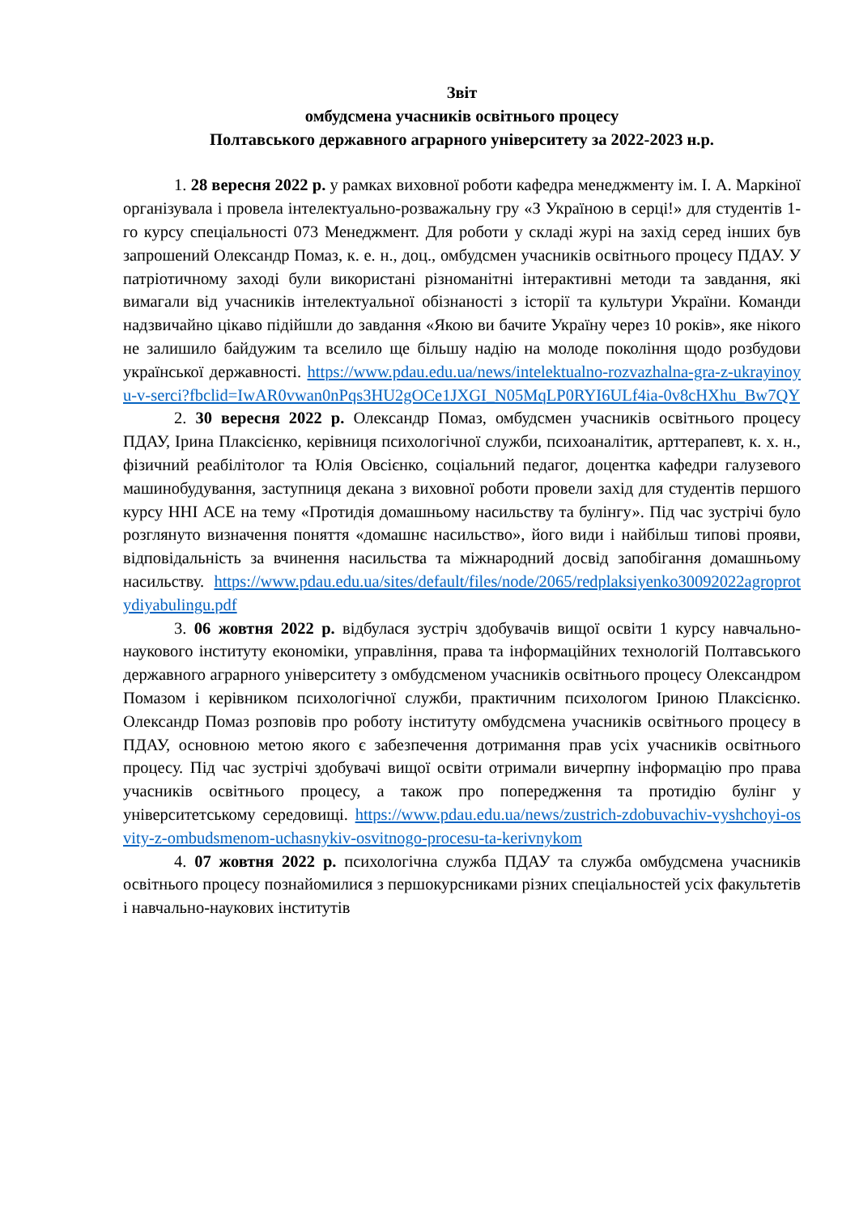Звіт
омбудсмена учасників освітнього процесу
Полтавського державного аграрного університету за 2022-2023 н.р.
1. 28 вересня 2022 р. у рамках виховної роботи кафедра менеджменту ім. І. А. Маркіної організувала і провела інтелектуально-розважальну гру «З Україною в серці!» для студентів 1-го курсу спеціальності 073 Менеджмент. Для роботи у складі журі на захід серед інших був запрошений Олександр Помаз, к. е. н., доц., омбудсмен учасників освітнього процесу ПДАУ. У патріотичному заході були використані різноманітні інтерактивні методи та завдання, які вимагали від учасників інтелектуальної обізнаності з історії та культури України. Команди надзвичайно цікаво підійшли до завдання «Якою ви бачите Україну через 10 років», яке нікого не залишило байдужим та вселило ще більшу надію на молоде покоління щодо розбудови української державності. https://www.pdau.edu.ua/news/intelektualno-rozvazhalna-gra-z-ukrayinoyu-v-serci?fbclid=IwAR0vwan0nPqs3HU2gOCe1JXGI_N05MqLP0RYI6ULf4ia-0v8cHXhu_Bw7QY
2. 30 вересня 2022 р. Олександр Помаз, омбудсмен учасників освітнього процесу ПДАУ, Ірина Плаксієнко, керівниця психологічної служби, психоаналітик, арттерапевт, к. х. н., фізичний реабілітолог та Юлія Овсієнко, соціальний педагог, доцентка кафедри галузевого машинобудування, заступниця декана з виховної роботи провели захід для студентів першого курсу ННІ АСЕ на тему «Протидія домашньому насильству та булінгу». Під час зустрічі було розглянуто визначення поняття «домашнє насильство», його види і найбільш типові прояви, відповідальність за вчинення насильства та міжнародний досвід запобігання домашньому насильству. https://www.pdau.edu.ua/sites/default/files/node/2065/redplaksiyenko30092022agroprotydiyabulingu.pdf
3. 06 жовтня 2022 р. відбулася зустріч здобувачів вищої освіти 1 курсу навчально-наукового інституту економіки, управління, права та інформаційних технологій Полтавського державного аграрного університету з омбудсменом учасників освітнього процесу Олександром Помазом і керівником психологічної служби, практичним психологом Іриною Плаксієнко. Олександр Помаз розповів про роботу інституту омбудсмена учасників освітнього процесу в ПДАУ, основною метою якого є забезпечення дотримання прав усіх учасників освітнього процесу. Під час зустрічі здобувачі вищої освіти отримали вичерпну інформацію про права учасників освітнього процесу, а також про попередження та протидію булінг у університетському середовищі. https://www.pdau.edu.ua/news/zustrich-zdobuvachiv-vyshchoyi-osvity-z-ombudsmenom-uchasnykiv-osvitnogo-procesu-ta-kerivnykom
4. 07 жовтня 2022 р. психологічна служба ПДАУ та служба омбудсмена учасників освітнього процесу познайомилися з першокурсниками різних спеціальностей усіх факультетів і навчально-наукових інститутів